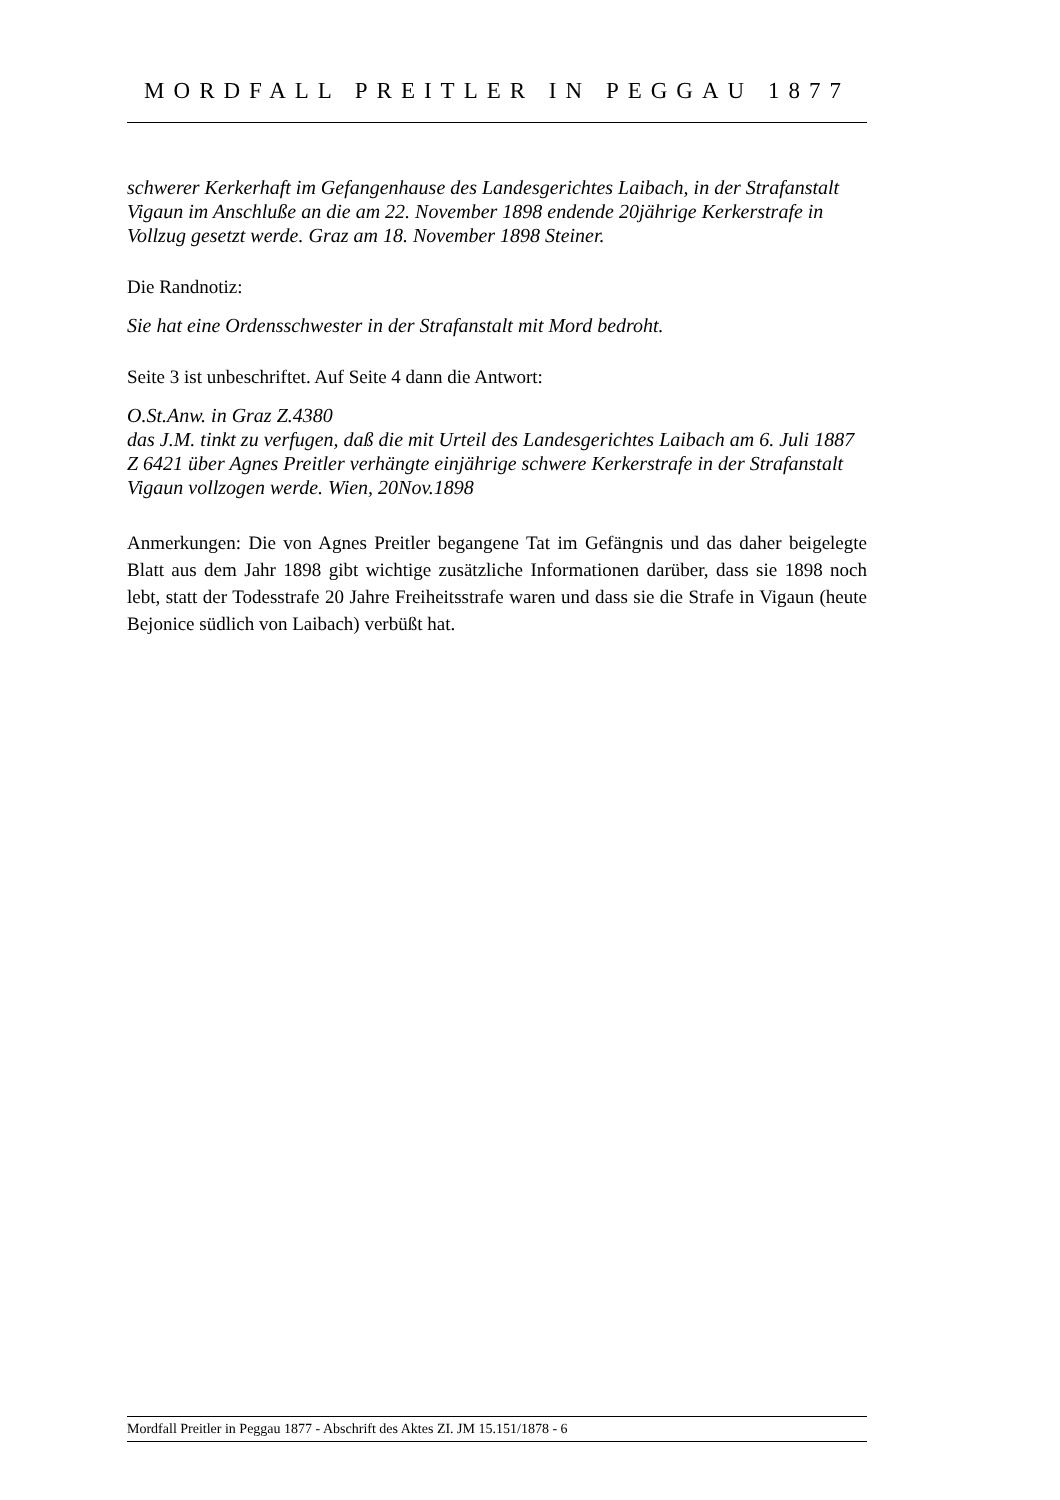MORDFALL PREITLER IN PEGGAU 1877
schwerer Kerkerhaft im Gefangenhause des Landesgerichtes Laibach, in der Strafanstalt Vigaun im Anschluße an die am 22. November 1898 endende 20jährige Kerkerstrafe in Vollzug gesetzt werde. Graz am 18. November 1898 Steiner.
Die Randnotiz:
Sie hat eine Ordensschwester in der Strafanstalt mit Mord bedroht.
Seite 3 ist unbeschriftet. Auf Seite 4 dann die Antwort:
O.St.Anw. in Graz Z.4380
das J.M. tinkt zu verfugen, daß die mit Urteil des Landesgerichtes Laibach am 6. Juli 1887 Z 6421 über Agnes Preitler verhängte einjährige schwere Kerkerstrafe in der Strafanstalt Vigaun vollzogen werde. Wien, 20Nov.1898
Anmerkungen: Die von Agnes Preitler begangene Tat im Gefängnis und das daher beige­legte Blatt aus dem Jahr 1898 gibt wichtige zusätzliche Informationen darüber, dass sie 1898 noch lebt, statt der Todesstrafe 20 Jahre Freiheitsstrafe waren und dass sie die Strafe in Vigaun (heute Bejonice südlich von Laibach) verbüßt hat.
Mordfall Preitler in Peggau 1877 - Abschrift des Aktes ZI. JM 15.151/1878 - 6